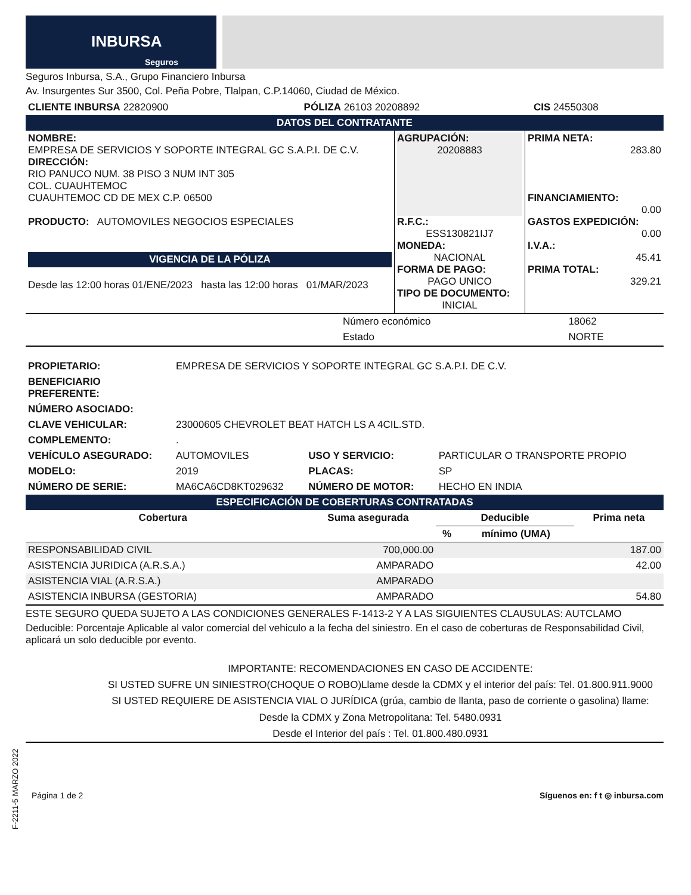INBURSA
Seguros
Seguros Inbursa, S.A., Grupo Financiero Inbursa
Av. Insurgentes Sur 3500, Col. Peña Pobre, Tlalpan, C.P.14060, Ciudad de México.
| CLIENTE INBURSA 22820900 | PÓLIZA 26103 20208892 | CIS 24550308 |
DATOS DEL CONTRATANTE
| NOMBRE: EMPRESA DE SERVICIOS Y SOPORTE INTEGRAL GC S.A.P.I. DE C.V. DIRECCIÓN: RIO PANUCO NUM. 38 PISO 3 NUM INT 305 COL. CUAUHTEMOC CUAUHTEMOC CD DE MEX C.P. 06500 PRODUCTO: AUTOMOVILES NEGOCIOS ESPECIALES VIGENCIA DE LA PÓLIZA Desde las 12:00 horas 01/ENE/2023 hasta las 12:00 horas 01/MAR/2023 | AGRUPACIÓN: 20208883 R.F.C.: ESS130821IJ7 MONEDA: NACIONAL FORMA DE PAGO: PAGO UNICO TIPO DE DOCUMENTO: INICIAL | PRIMA NETA: 283.80 FINANCIAMIENTO: 0.00 GASTOS EXPEDICIÓN: 0.00 I.V.A.: 45.41 PRIMA TOTAL: 329.21 |
| | Número económico | 18062 |
| | Estado | NORTE |
| PROPIETARIO: | EMPRESA DE SERVICIOS Y SOPORTE INTEGRAL GC S.A.P.I. DE C.V. | | |
| BENEFICIARIO PREFERENTE: | | | |
| NÚMERO ASOCIADO: | | | |
| CLAVE VEHICULAR: | 23000605 CHEVROLET BEAT HATCH LS A 4CIL.STD. | | |
| COMPLEMENTO: | . | | |
| VEHÍCULO ASEGURADO: | AUTOMOVILES | USO Y SERVICIO: | PARTICULAR O TRANSPORTE PROPIO |
| MODELO: | 2019 | PLACAS: | SP |
| NÚMERO DE SERIE: | MA6CA6CD8KT029632 | NÚMERO DE MOTOR: | HECHO EN INDIA |
ESPECIFICACIÓN DE COBERTURAS CONTRATADAS
| Cobertura | Suma asegurada | Deducible | | Prima neta |
| --- | --- | --- | --- | --- |
| | | % | mínimo (UMA) | |
| RESPONSABILIDAD CIVIL | 700,000.00 | | | 187.00 |
| ASISTENCIA JURIDICA (A.R.S.A.) | AMPARADO | | | 42.00 |
| ASISTENCIA VIAL (A.R.S.A.) | AMPARADO | | | |
| ASISTENCIA INBURSA (GESTORIA) | AMPARADO | | | 54.80 |
ESTE SEGURO QUEDA SUJETO A LAS CONDICIONES GENERALES F-1413-2 Y A LAS SIGUIENTES CLAUSULAS: AUTCLAMO
Deducible: Porcentaje Aplicable al valor comercial del vehiculo a la fecha del siniestro. En el caso de coberturas de Responsabilidad Civil, aplicará un solo deducible por evento.
IMPORTANTE: RECOMENDACIONES EN CASO DE ACCIDENTE:
SI USTED SUFRE UN SINIESTRO(CHOQUE O ROBO)Llame desde la CDMX y el interior del país: Tel. 01.800.911.9000
SI USTED REQUIERE DE ASISTENCIA VIAL O JURÍDICA (grúa, cambio de llanta, paso de corriente o gasolina) llame:
Desde la CDMX y Zona Metropolitana: Tel. 5480.0931
Desde el Interior del país : Tel. 01.800.480.0931
Página 1 de 2 Síguenos en: f t ◎ inbursa.com
F-2211-5 MARZO 2022